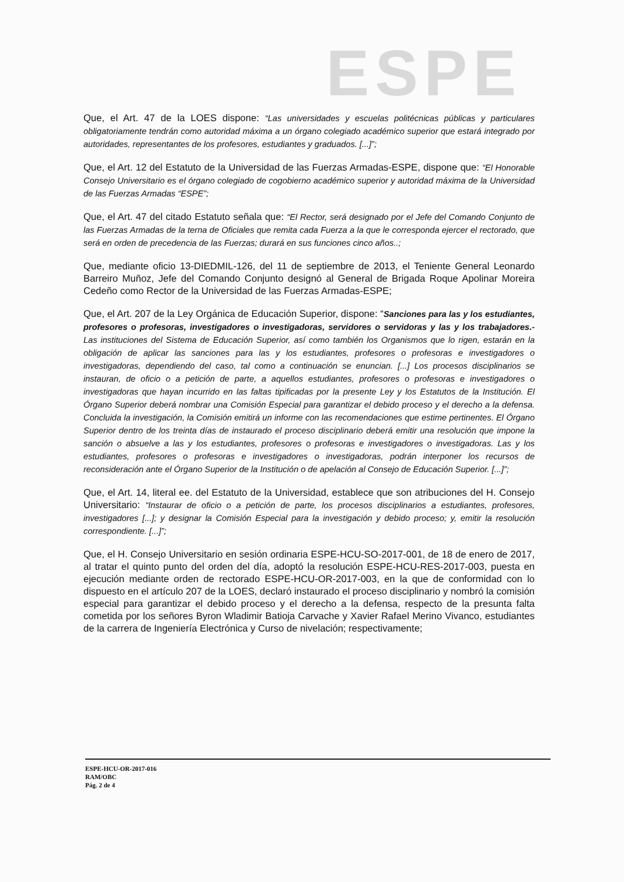ESPE
Que, el Art. 47 de la LOES dispone: “Las universidades y escuelas politécnicas públicas y particulares obligatoriamente tendrán como autoridad máxima a un órgano colegiado académico superior que estará integrado por autoridades, representantes de los profesores, estudiantes y graduados. [...]”;
Que, el Art. 12 del Estatuto de la Universidad de las Fuerzas Armadas-ESPE, dispone que: “El Honorable Consejo Universitario es el órgano colegiado de cogobierno académico superior y autoridad máxima de la Universidad de las Fuerzas Armadas “ESPE”;
Que, el Art. 47 del citado Estatuto señala que: “El Rector, será designado por el Jefe del Comando Conjunto de las Fuerzas Armadas de la terna de Oficiales que remita cada Fuerza a la que le corresponda ejercer el rectorado, que será en orden de precedencia de las Fuerzas; durará en sus funciones cinco años..;
Que, mediante oficio 13-DIEDMIL-126, del 11 de septiembre de 2013, el Teniente General Leonardo Barreiro Muñoz, Jefe del Comando Conjunto designó al General de Brigada Roque Apolinar Moreira Cedeño como Rector de la Universidad de las Fuerzas Armadas-ESPE;
Que, el Art. 207 de la Ley Orgánica de Educación Superior, dispone: “Sanciones para las y los estudiantes, profesores o profesoras, investigadores o investigadoras, servidores o servidoras y las y los trabajadores.- Las instituciones del Sistema de Educación Superior, así como también los Organismos que lo rigen, estarán en la obligación de aplicar las sanciones para las y los estudiantes, profesores o profesoras e investigadores o investigadoras, dependiendo del caso, tal como a continuación se enuncian. [...] Los procesos disciplinarios se instauran, de oficio o a petición de parte, a aquellos estudiantes, profesores o profesoras e investigadores o investigadoras que hayan incurrido en las faltas tipificadas por la presente Ley y los Estatutos de la Institución. El Órgano Superior deberá nombrar una Comisión Especial para garantizar el debido proceso y el derecho a la defensa. Concluida la investigación, la Comisión emitirá un informe con las recomendaciones que estime pertinentes. El Órgano Superior dentro de los treinta días de instaurado el proceso disciplinario deberá emitir una resolución que impone la sanción o absuelve a las y los estudiantes, profesores o profesoras e investigadores o investigadoras. Las y los estudiantes, profesores o profesoras e investigadores o investigadoras, podrán interponer los recursos de reconsideración ante el Órgano Superior de la Institución o de apelación al Consejo de Educación Superior. [...]”;
Que, el Art. 14, literal ee. del Estatuto de la Universidad, establece que son atribuciones del H. Consejo Universitario: “Instaurar de oficio o a petición de parte, los procesos disciplinarios a estudiantes, profesores, investigadores [...]; y designar la Comisión Especial para la investigación y debido proceso; y, emitir la resolución correspondiente. [...]”;
Que, el H. Consejo Universitario en sesión ordinaria ESPE-HCU-SO-2017-001, de 18 de enero de 2017, al tratar el quinto punto del orden del día, adoptó la resolución ESPE-HCU-RES-2017-003, puesta en ejecución mediante orden de rectorado ESPE-HCU-OR-2017-003, en la que de conformidad con lo dispuesto en el artículo 207 de la LOES, declaró instaurado el proceso disciplinario y nombró la comisión especial para garantizar el debido proceso y el derecho a la defensa, respecto de la presunta falta cometida por los señores Byron Wladimir Batioja Carvache y Xavier Rafael Merino Vivanco, estudiantes de la carrera de Ingeniería Electrónica y Curso de nivelación; respectivamente;
ESPE-HCU-OR-2017-016
RAM/OBC
Pág. 2 de 4